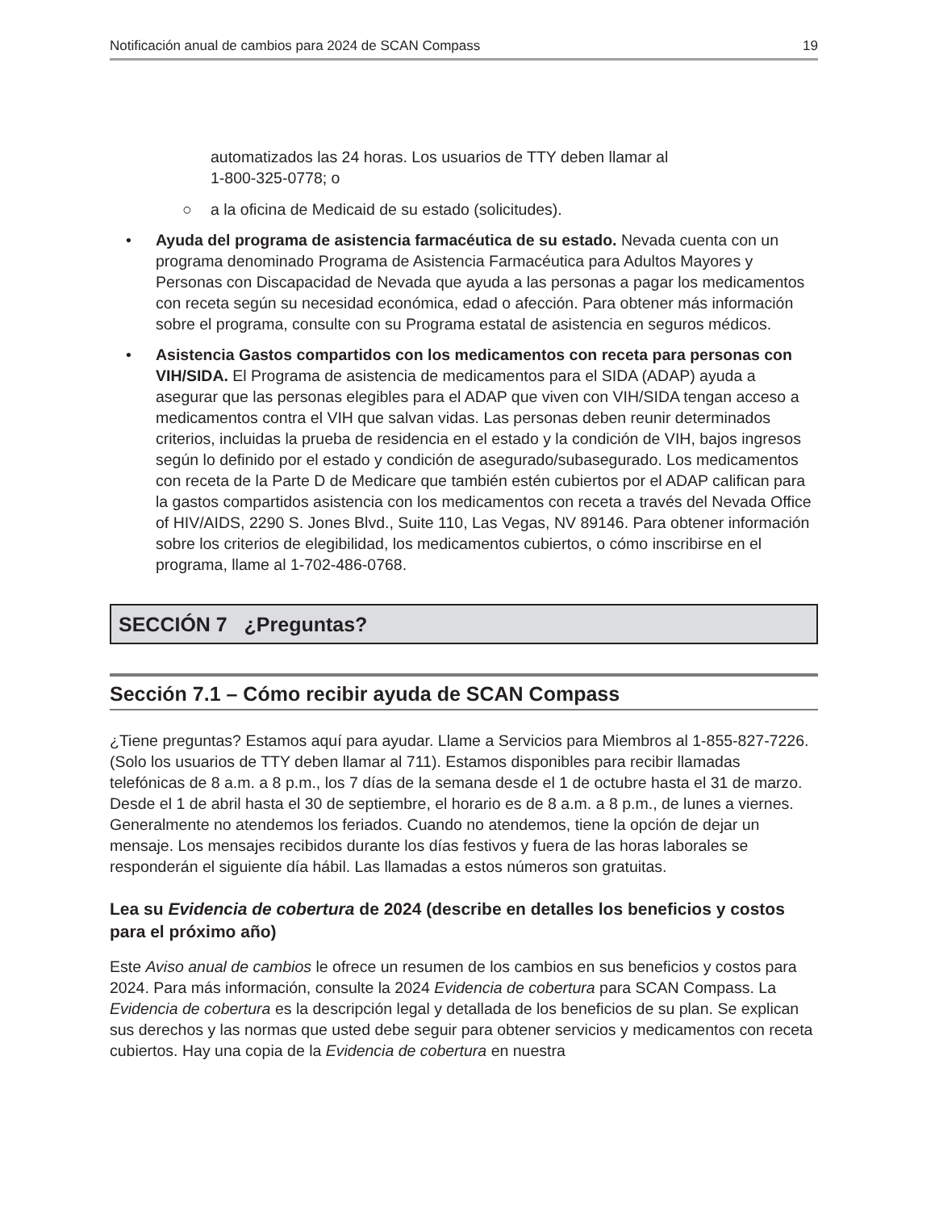Notificación anual de cambios para 2024 de SCAN Compass 19
automatizados las 24 horas. Los usuarios de TTY deben llamar al
1-800-325-0778; o
○ a la oficina de Medicaid de su estado (solicitudes).
• Ayuda del programa de asistencia farmacéutica de su estado. Nevada cuenta con un programa denominado Programa de Asistencia Farmacéutica para Adultos Mayores y Personas con Discapacidad de Nevada que ayuda a las personas a pagar los medicamentos con receta según su necesidad económica, edad o afección. Para obtener más información sobre el programa, consulte con su Programa estatal de asistencia en seguros médicos.
• Asistencia Gastos compartidos con los medicamentos con receta para personas con VIH/SIDA. El Programa de asistencia de medicamentos para el SIDA (ADAP) ayuda a asegurar que las personas elegibles para el ADAP que viven con VIH/SIDA tengan acceso a medicamentos contra el VIH que salvan vidas. Las personas deben reunir determinados criterios, incluidas la prueba de residencia en el estado y la condición de VIH, bajos ingresos según lo definido por el estado y condición de asegurado/subasegurado. Los medicamentos con receta de la Parte D de Medicare que también estén cubiertos por el ADAP califican para la gastos compartidos asistencia con los medicamentos con receta a través del Nevada Office of HIV/AIDS, 2290 S. Jones Blvd., Suite 110, Las Vegas, NV 89146. Para obtener información sobre los criterios de elegibilidad, los medicamentos cubiertos, o cómo inscribirse en el programa, llame al 1-702-486-0768.
SECCIÓN 7 ¿Preguntas?
Sección 7.1 – Cómo recibir ayuda de SCAN Compass
¿Tiene preguntas? Estamos aquí para ayudar. Llame a Servicios para Miembros al 1-855-827-7226. (Solo los usuarios de TTY deben llamar al 711). Estamos disponibles para recibir llamadas telefónicas de 8 a.m. a 8 p.m., los 7 días de la semana desde el 1 de octubre hasta el 31 de marzo. Desde el 1 de abril hasta el 30 de septiembre, el horario es de 8 a.m. a 8 p.m., de lunes a viernes. Generalmente no atendemos los feriados. Cuando no atendemos, tiene la opción de dejar un mensaje. Los mensajes recibidos durante los días festivos y fuera de las horas laborales se responderán el siguiente día hábil. Las llamadas a estos números son gratuitas.
Lea su Evidencia de cobertura de 2024 (describe en detalles los beneficios y costos para el próximo año)
Este Aviso anual de cambios le ofrece un resumen de los cambios en sus beneficios y costos para 2024. Para más información, consulte la 2024 Evidencia de cobertura para SCAN Compass. La Evidencia de cobertura es la descripción legal y detallada de los beneficios de su plan. Se explican sus derechos y las normas que usted debe seguir para obtener servicios y medicamentos con receta cubiertos. Hay una copia de la Evidencia de cobertura en nuestra